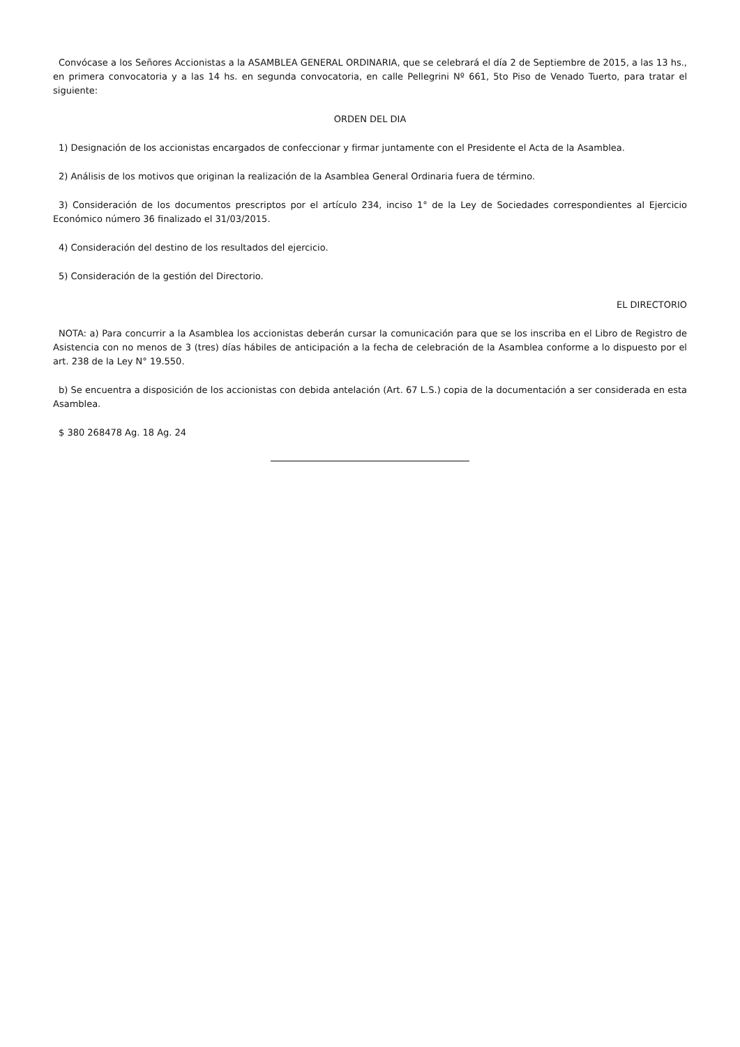Convócase a los Señores Accionistas a la ASAMBLEA GENERAL ORDINARIA, que se celebrará el día 2 de Septiembre de 2015, a las 13 hs., en primera convocatoria y a las 14 hs. en segunda convocatoria, en calle Pellegrini Nº 661, 5to Piso de Venado Tuerto, para tratar el siguiente:
ORDEN DEL DIA
1) Designación de los accionistas encargados de confeccionar y firmar juntamente con el Presidente el Acta de la Asamblea.
2) Análisis de los motivos que originan la realización de la Asamblea General Ordinaria fuera de término.
3) Consideración de los documentos prescriptos por el artículo 234, inciso 1° de la Ley de Sociedades correspondientes al Ejercicio Económico número 36 finalizado el 31/03/2015.
4) Consideración del destino de los resultados del ejercicio.
5) Consideración de la gestión del Directorio.
EL DIRECTORIO
NOTA: a) Para concurrir a la Asamblea los accionistas deberán cursar la comunicación para que se los inscriba en el Libro de Registro de Asistencia con no menos de 3 (tres) días hábiles de anticipación a la fecha de celebración de la Asamblea conforme a lo dispuesto por el art. 238 de la Ley N° 19.550.
b) Se encuentra a disposición de los accionistas con debida antelación (Art. 67 L.S.) copia de la documentación a ser considerada en esta Asamblea.
$ 380 268478 Ag. 18 Ag. 24